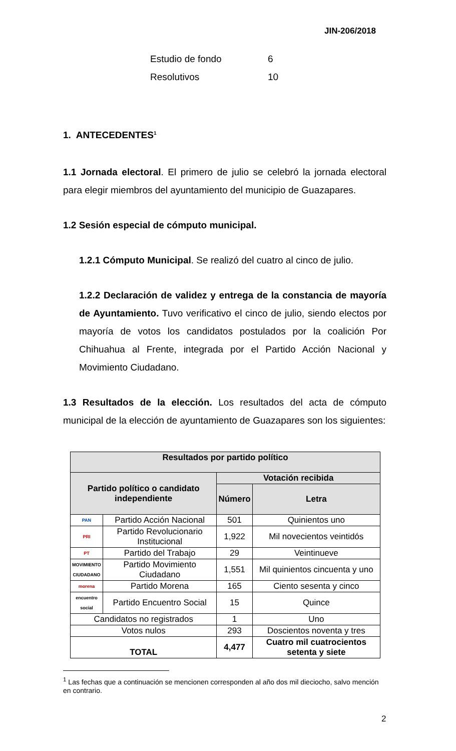JIN-206/2018
Estudio de fondo 6
Resolutivos 10
1. ANTECEDENTES<sup>1</sup>
1.1 Jornada electoral. El primero de julio se celebró la jornada electoral para elegir miembros del ayuntamiento del municipio de Guazapares.
1.2 Sesión especial de cómputo municipal.
1.2.1 Cómputo Municipal. Se realizó del cuatro al cinco de julio.
1.2.2 Declaración de validez y entrega de la constancia de mayoría de Ayuntamiento. Tuvo verificativo el cinco de julio, siendo electos por mayoría de votos los candidatos postulados por la coalición Por Chihuahua al Frente, integrada por el Partido Acción Nacional y Movimiento Ciudadano.
1.3 Resultados de la elección. Los resultados del acta de cómputo municipal de la elección de ayuntamiento de Guazapares son los siguientes:
| Resultados por partido político | | | |
| --- | --- | --- | --- |
| Partido político o candidato independiente | | Votación recibida | |
| | | Número | Letra |
| PAN | Partido Acción Nacional | 501 | Quinientos uno |
| PRI | Partido Revolucionario Institucional | 1,922 | Mil novecientos veintidós |
| PT | Partido del Trabajo | 29 | Veintinueve |
| MOVIMIENTO CIUDADANO | Partido Movimiento Ciudadano | 1,551 | Mil quinientos cincuenta y uno |
| morena | Partido Morena | 165 | Ciento sesenta y cinco |
| encuentro social | Partido Encuentro Social | 15 | Quince |
| Candidatos no registrados | | 1 | Uno |
| Votos nulos | | 293 | Doscientos noventa y tres |
| TOTAL | | 4,477 | Cuatro mil cuatrocientos setenta y siete |
<sup>1</sup> Las fechas que a continuación se mencionen corresponden al año dos mil dieciocho, salvo mención en contrario.
2